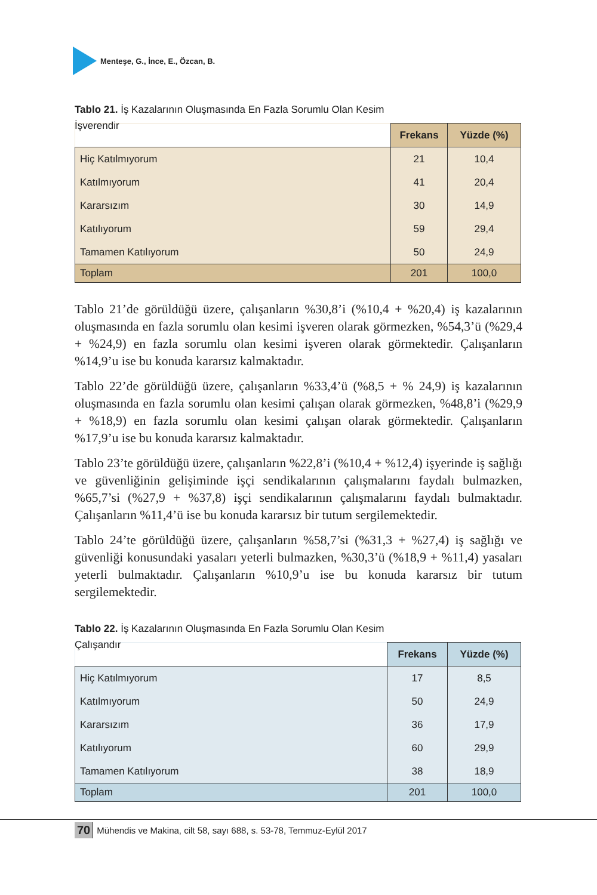Menteşe, G., İnce, E., Özcan, B.
Tablo 21. İş Kazalarının Oluşmasında En Fazla Sorumlu Olan Kesim
İşverendir
| | Frekans | Yüzde (%) |
| Hiç Katılmıyorum | 21 | 10,4 |
| Katılmıyorum | 41 | 20,4 |
| Kararsızım | 30 | 14,9 |
| Katılıyorum | 59 | 29,4 |
| Tamamen Katılıyorum | 50 | 24,9 |
| Toplam | 201 | 100,0 |
Tablo 21’de görüldüğü üzere, çalışanların %30,8’i (%10,4 + %20,4) iş kazalarının oluşmasında en fazla sorumlu olan kesimi işveren olarak görmezken, %54,3’ü (%29,4 + %24,9) en fazla sorumlu olan kesimi işveren olarak görmektedir. Çalışanların %14,9’u ise bu konuda kararsız kalmaktadır.
Tablo 22’de görüldüğü üzere, çalışanların %33,4’ü (%8,5 + % 24,9) iş kazalarının oluşmasında en fazla sorumlu olan kesimi çalışan olarak görmezken, %48,8’i (%29,9 + %18,9) en fazla sorumlu olan kesimi çalışan olarak görmektedir. Çalışanların %17,9’u ise bu konuda kararsız kalmaktadır.
Tablo 23’te görüldüğü üzere, çalışanların %22,8’i (%10,4 + %12,4) işyerinde iş sağlığı ve güvenliğinin gelişiminde işçi sendikalarının çalışmalarını faydalı bulmazken, %65,7’si (%27,9 + %37,8) işçi sendikalarının çalışmalarını faydalı bulmaktadır. Çalışanların %11,4’ü ise bu konuda kararsız bir tutum sergilemektedir.
Tablo 24’te görüldüğü üzere, çalışanların %58,7’si (%31,3 + %27,4) iş sağlığı ve güvenliği konusundaki yasaları yeterli bulmazken, %30,3’ü (%18,9 + %11,4) yasaları yeterli bulmaktadır. Çalışanların %10,9’u ise bu konuda kararsız bir tutum sergilemektedir.
Tablo 22. İş Kazalarının Oluşmasında En Fazla Sorumlu Olan Kesim
Çalışandır
| | Frekans | Yüzde (%) |
| Hiç Katılmıyorum | 17 | 8,5 |
| Katılmıyorum | 50 | 24,9 |
| Kararsızım | 36 | 17,9 |
| Katılıyorum | 60 | 29,9 |
| Tamamen Katılıyorum | 38 | 18,9 |
| Toplam | 201 | 100,0 |
70 Mühendis ve Makina, cilt 58, sayı 688, s. 53-78, Temmuz-Eylül 2017